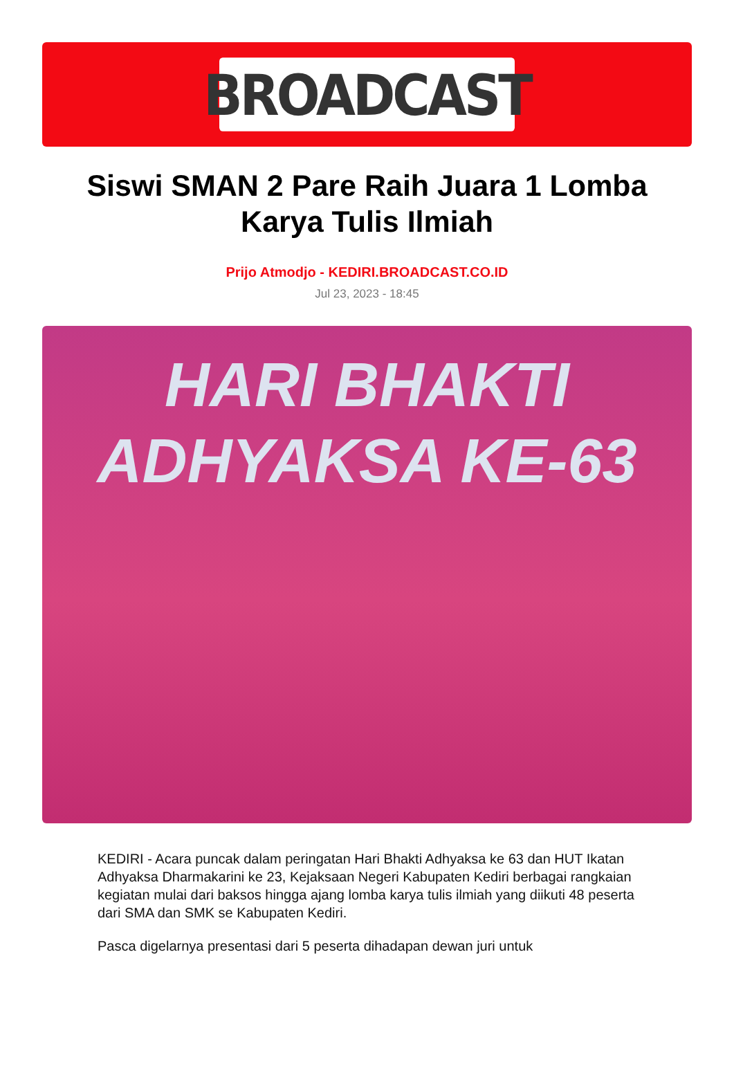BROADCAST
Siswi SMAN 2 Pare Raih Juara 1 Lomba Karya Tulis Ilmiah
Prijo Atmodjo - KEDIRI.BROADCAST.CO.ID
Jul 23, 2023 - 18:45
HARI BHAKTI
ADHYAKSA KE-63
KEDIRI - Acara puncak dalam peringatan Hari Bhakti Adhyaksa ke 63 dan HUT Ikatan Adhyaksa Dharmakarini ke 23, Kejaksaan Negeri Kabupaten Kediri berbagai rangkaian kegiatan mulai dari baksos hingga ajang lomba karya tulis ilmiah yang diikuti 48 peserta dari SMA dan SMK se Kabupaten Kediri.
Pasca digelarnya presentasi dari 5 peserta dihadapan dewan juri untuk